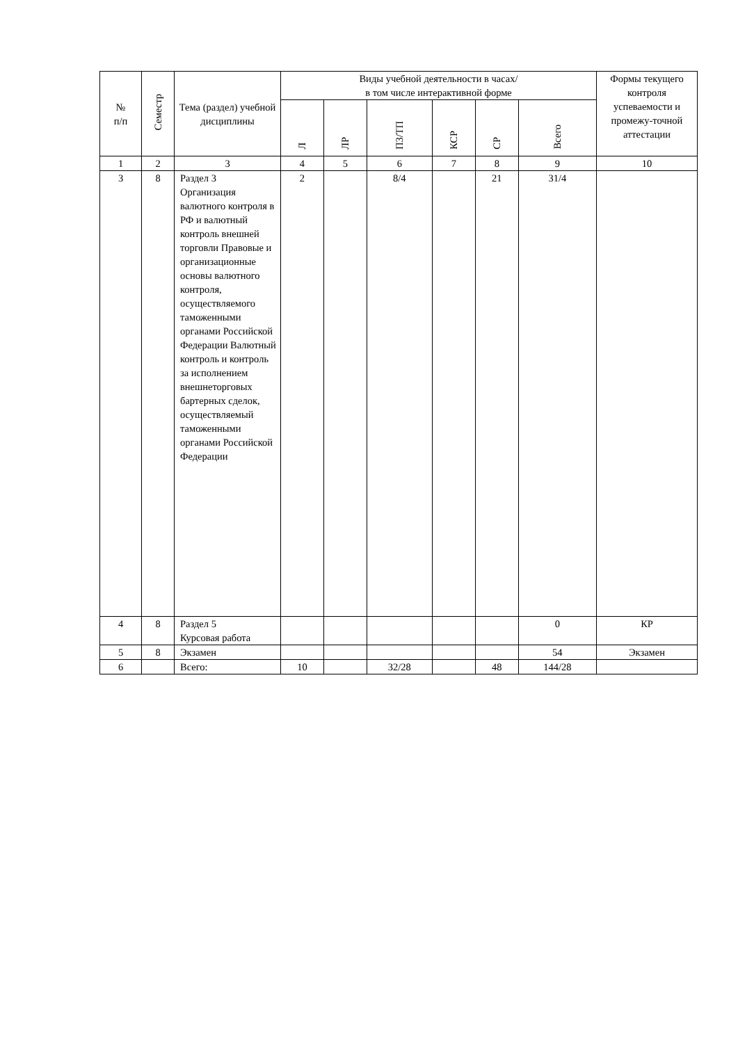| № п/п | Семестр | Тема (раздел) учебной дисциплины | Виды учебной деятельности в часах/ в том числе интерактивной форме | | | | | | Формы текущего контроля успеваемости и промежу-точной аттестации |
| --- | --- | --- | --- | --- | --- | --- | --- | --- | --- |
| | | | Л | ЛР | ПЗ/ТП | КСР | СР | Всего | |
| 1 | 2 | 3 | 4 | 5 | 6 | 7 | 8 | 9 | 10 |
| 3 | 8 | Раздел 3 Организация валютного контроля в РФ и валютный контроль внешней торговли Правовые и организационные основы валютного контроля, осуществляемого таможенными органами Российской Федерации Валютный контроль и контроль за исполнением внешнеторговых бартерных сделок, осуществляемый таможенными органами Российской Федерации | 2 | | 8/4 | | 21 | 31/4 | |
| 4 | 8 | Раздел 5 Курсовая работа | | | | | | 0 | КР |
| 5 | 8 | Экзамен | | | | | | 54 | Экзамен |
| 6 | | Всего: | 10 | | 32/28 | | 48 | 144/28 | |